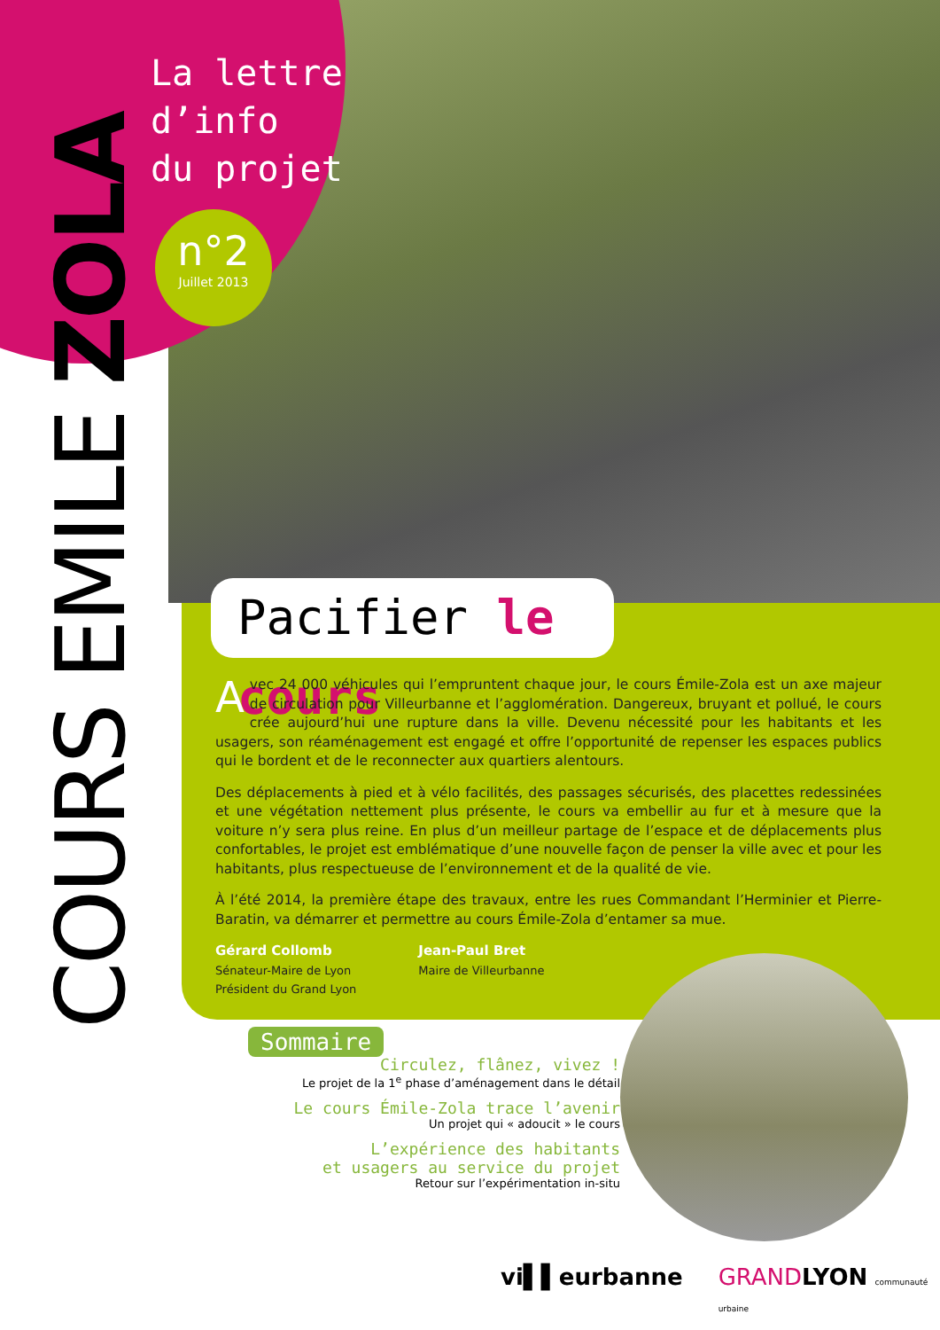COURS EMILE ZOLA
La lettre
d’info
du projet
n°2
Juillet 2013
Pacifier le cours
Avec 24 000 véhicules qui l’empruntent chaque jour, le cours Émile-Zola est un axe majeur de circulation pour Villeurbanne et l’agglomération. Dangereux, bruyant et pollué, le cours crée aujourd’hui une rupture dans la ville. Devenu nécessité pour les habitants et les usagers, son réaménagement est engagé et offre l’opportunité de repenser les espaces publics qui le bordent et de le reconnecter aux quartiers alentours.
Des déplacements à pied et à vélo facilités, des passages sécurisés, des placettes redessinées et une végétation nettement plus présente, le cours va embellir au fur et à mesure que la voiture n’y sera plus reine. En plus d’un meilleur partage de l’espace et de déplacements plus confortables, le projet est emblématique d’une nouvelle façon de penser la ville avec et pour les habitants, plus respectueuse de l’environnement et de la qualité de vie.
À l’été 2014, la première étape des travaux, entre les rues Commandant l’Herminier et Pierre-Baratin, va démarrer et permettre au cours Émile-Zola d’entamer sa mue.
Gérard Collomb
Sénateur-Maire de Lyon
Président du Grand Lyon
Jean-Paul Bret
Maire de Villeurbanne
Sommaire
Circulez, flânez, vivez !
Le projet de la 1<sup>e</sup> phase d’aménagement dans le détail
Le cours Émile-Zola trace l’avenir
Un projet qui « adoucit » le cours
L’expérience des habitants
et usagers au service du projet
Retour sur l’expérimentation in-situ
vi▌▌eurbanne GRANDLYON communauté urbaine